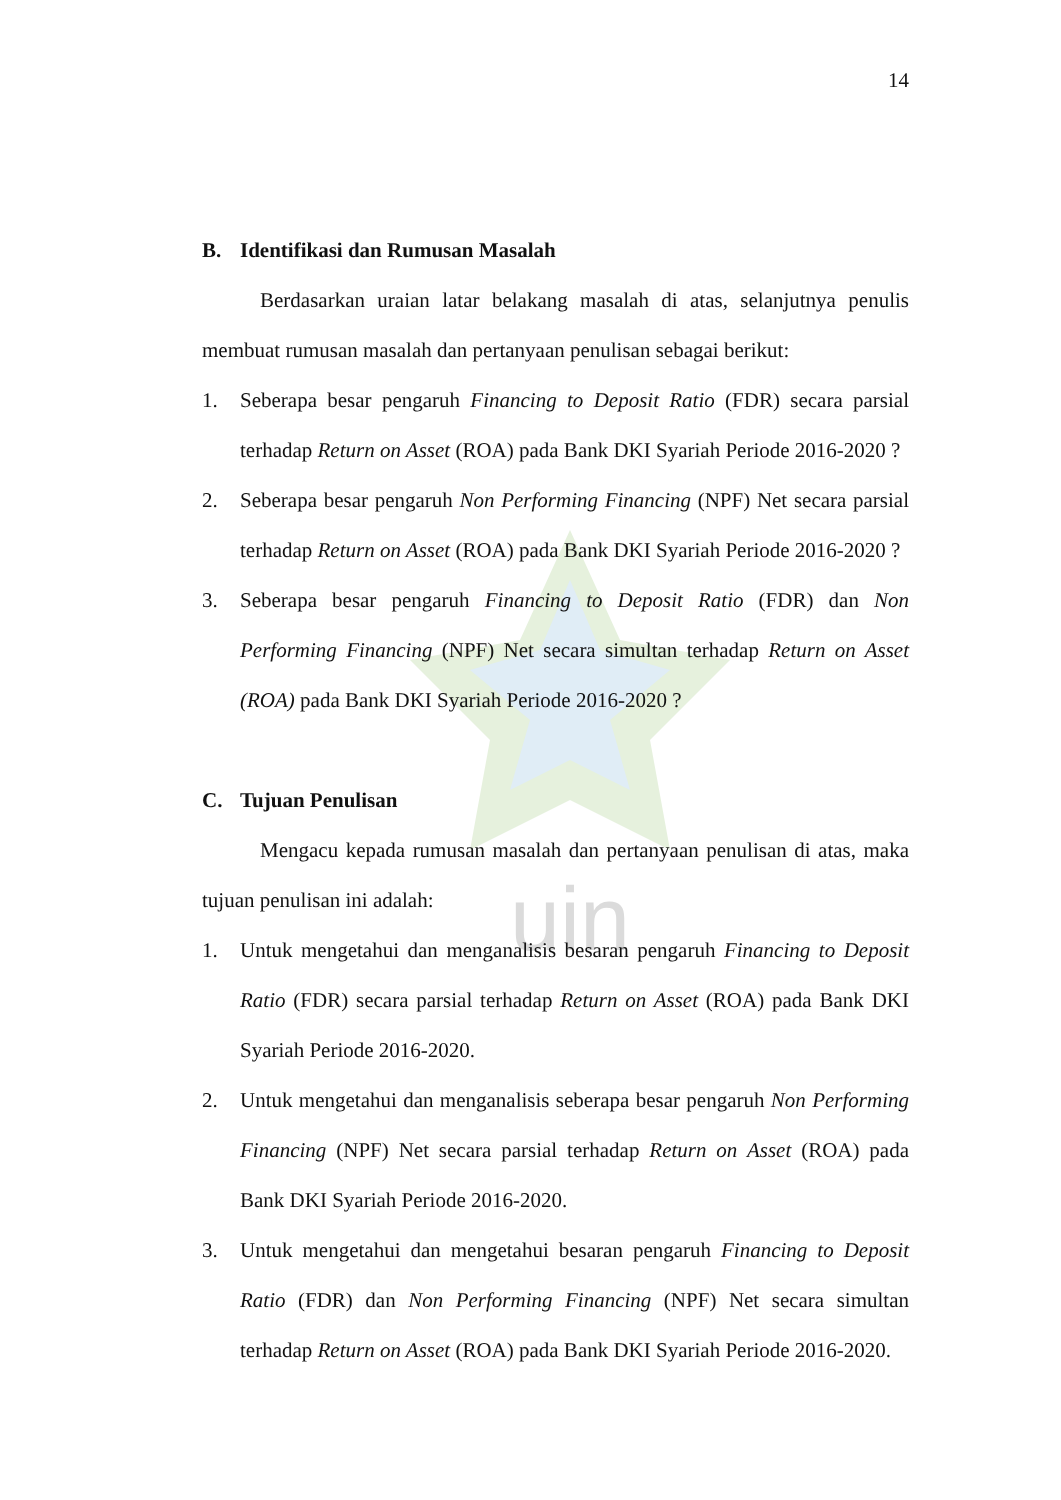uin
14
B. Identifikasi dan Rumusan Masalah
Berdasarkan uraian latar belakang masalah di atas, selanjutnya penulis membuat rumusan masalah dan pertanyaan penulisan sebagai berikut:
1. Seberapa besar pengaruh Financing to Deposit Ratio (FDR) secara parsial terhadap Return on Asset (ROA) pada Bank DKI Syariah Periode 2016-2020 ?
2. Seberapa besar pengaruh Non Performing Financing (NPF) Net secara parsial terhadap Return on Asset (ROA) pada Bank DKI Syariah Periode 2016-2020 ?
3. Seberapa besar pengaruh Financing to Deposit Ratio (FDR) dan Non Performing Financing (NPF) Net secara simultan terhadap Return on Asset (ROA) pada Bank DKI Syariah Periode 2016-2020 ?
C. Tujuan Penulisan
Mengacu kepada rumusan masalah dan pertanyaan penulisan di atas, maka tujuan penulisan ini adalah:
1. Untuk mengetahui dan menganalisis besaran pengaruh Financing to Deposit Ratio (FDR) secara parsial terhadap Return on Asset (ROA) pada Bank DKI Syariah Periode 2016-2020.
2. Untuk mengetahui dan menganalisis seberapa besar pengaruh Non Performing Financing (NPF) Net secara parsial terhadap Return on Asset (ROA) pada Bank DKI Syariah Periode 2016-2020.
3. Untuk mengetahui dan mengetahui besaran pengaruh Financing to Deposit Ratio (FDR) dan Non Performing Financing (NPF) Net secara simultan terhadap Return on Asset (ROA) pada Bank DKI Syariah Periode 2016-2020.